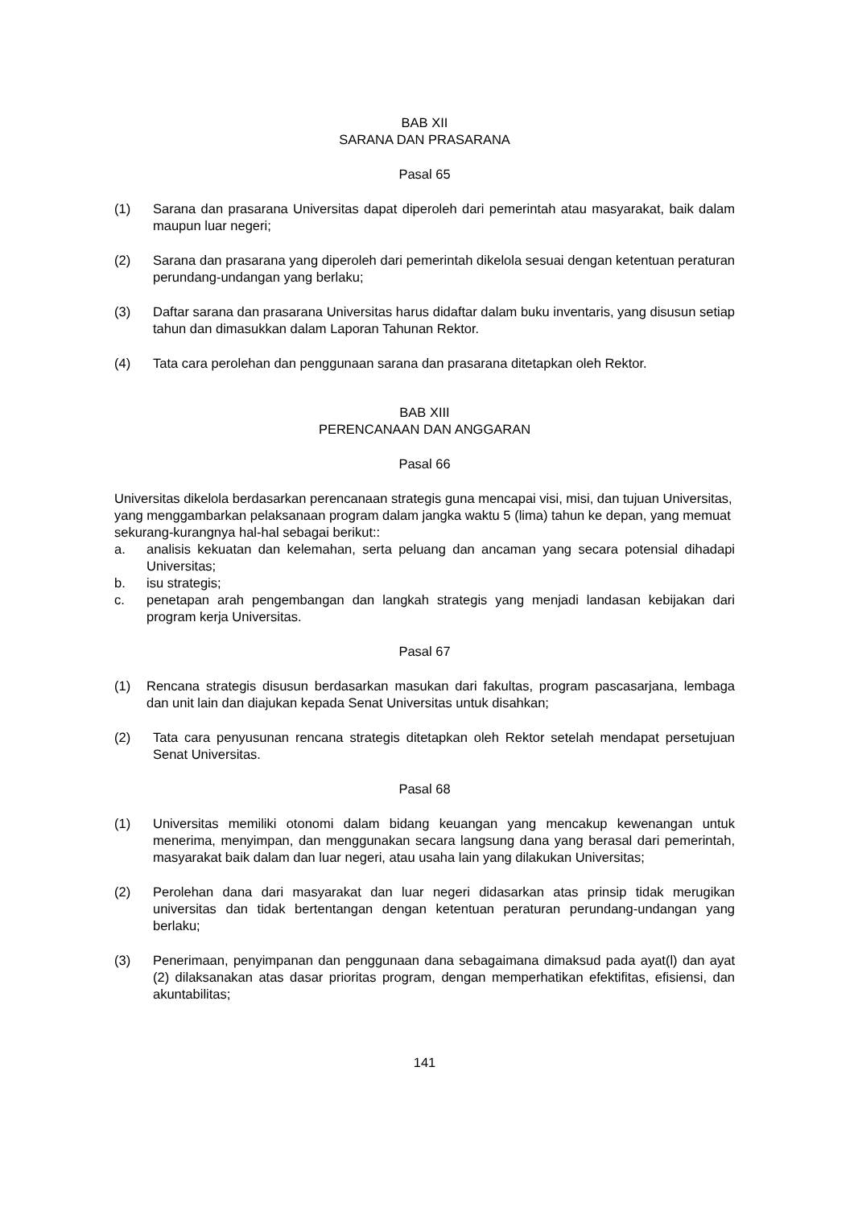BAB XII
SARANA DAN PRASARANA
Pasal 65
(1) Sarana dan prasarana Universitas dapat diperoleh dari pemerintah atau masyarakat, baik dalam maupun luar negeri;
(2) Sarana dan prasarana yang diperoleh dari pemerintah dikelola sesuai dengan ketentuan peraturan perundang-undangan yang berlaku;
(3) Daftar sarana dan prasarana Universitas harus didaftar dalam buku inventaris, yang disusun setiap tahun dan dimasukkan dalam Laporan Tahunan Rektor.
(4) Tata cara perolehan dan penggunaan sarana dan prasarana ditetapkan oleh Rektor.
BAB XIII
PERENCANAAN DAN ANGGARAN
Pasal 66
Universitas dikelola berdasarkan perencanaan strategis guna mencapai visi, misi, dan tujuan Universitas, yang menggambarkan pelaksanaan program dalam jangka waktu 5 (lima) tahun ke depan, yang memuat sekurang-kurangnya hal-hal sebagai berikut::
a. analisis kekuatan dan kelemahan, serta peluang dan ancaman yang secara potensial dihadapi Universitas;
b. isu strategis;
c. penetapan arah pengembangan dan langkah strategis yang menjadi landasan kebijakan dari program kerja Universitas.
Pasal 67
(1) Rencana strategis disusun berdasarkan masukan dari fakultas, program pascasarjana, lembaga dan unit lain dan diajukan kepada Senat Universitas untuk disahkan;
(2) Tata cara penyusunan rencana strategis ditetapkan oleh Rektor setelah mendapat persetujuan Senat Universitas.
Pasal 68
(1) Universitas memiliki otonomi dalam bidang keuangan yang mencakup kewenangan untuk menerima, menyimpan, dan menggunakan secara langsung dana yang berasal dari pemerintah, masyarakat baik dalam dan luar negeri, atau usaha lain yang dilakukan Universitas;
(2) Perolehan dana dari masyarakat dan luar negeri didasarkan atas prinsip tidak merugikan universitas dan tidak bertentangan dengan ketentuan peraturan perundang-undangan yang berlaku;
(3) Penerimaan, penyimpanan dan penggunaan dana sebagaimana dimaksud pada ayat(l) dan ayat (2) dilaksanakan atas dasar prioritas program, dengan memperhatikan efektifitas, efisiensi, dan akuntabilitas;
141